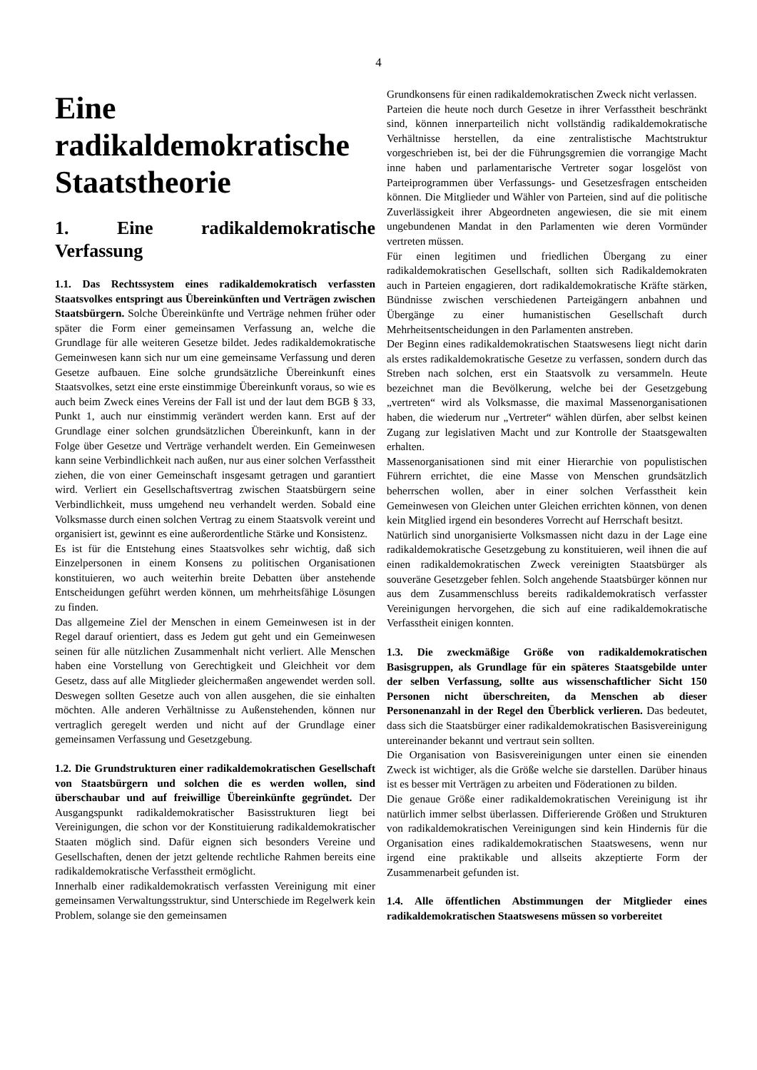4
Eine radikaldemokratische Staatstheorie
1. Eine radikaldemokratische Verfassung
1.1. Das Rechtssystem eines radikaldemokratisch verfassten Staatsvolkes entspringt aus Übereinkünften und Verträgen zwischen Staatsbürgern. Solche Übereinkünfte und Verträge nehmen früher oder später die Form einer gemeinsamen Verfassung an, welche die Grundlage für alle weiteren Gesetze bildet. Jedes radikaldemokratische Gemeinwesen kann sich nur um eine gemeinsame Verfassung und deren Gesetze aufbauen. Eine solche grundsätzliche Übereinkunft eines Staatsvolkes, setzt eine erste einstimmige Übereinkunft voraus, so wie es auch beim Zweck eines Vereins der Fall ist und der laut dem BGB § 33, Punkt 1, auch nur einstimmig verändert werden kann. Erst auf der Grundlage einer solchen grundsätzlichen Übereinkunft, kann in der Folge über Gesetze und Verträge verhandelt werden. Ein Gemeinwesen kann seine Verbindlichkeit nach außen, nur aus einer solchen Verfasstheit ziehen, die von einer Gemeinschaft insgesamt getragen und garantiert wird. Verliert ein Gesellschaftsvertrag zwischen Staatsbürgern seine Verbindlichkeit, muss umgehend neu verhandelt werden. Sobald eine Volksmasse durch einen solchen Vertrag zu einem Staatsvolk vereint und organisiert ist, gewinnt es eine außerordentliche Stärke und Konsistenz.
Es ist für die Entstehung eines Staatsvolkes sehr wichtig, daß sich Einzelpersonen in einem Konsens zu politischen Organisationen konstituieren, wo auch weiterhin breite Debatten über anstehende Entscheidungen geführt werden können, um mehrheitsfähige Lösungen zu finden.
Das allgemeine Ziel der Menschen in einem Gemeinwesen ist in der Regel darauf orientiert, dass es Jedem gut geht und ein Gemeinwesen seinen für alle nützlichen Zusammenhalt nicht verliert. Alle Menschen haben eine Vorstellung von Gerechtigkeit und Gleichheit vor dem Gesetz, dass auf alle Mitglieder gleichermaßen angewendet werden soll. Deswegen sollten Gesetze auch von allen ausgehen, die sie einhalten möchten. Alle anderen Verhältnisse zu Außenstehenden, können nur vertraglich geregelt werden und nicht auf der Grundlage einer gemeinsamen Verfassung und Gesetzgebung.
1.2. Die Grundstrukturen einer radikaldemokratischen Gesellschaft von Staatsbürgern und solchen die es werden wollen, sind überschaubar und auf freiwillige Übereinkünfte gegründet. Der Ausgangspunkt radikaldemokratischer Basisstrukturen liegt bei Vereinigungen, die schon vor der Konstituierung radikaldemokratischer Staaten möglich sind. Dafür eignen sich besonders Vereine und Gesellschaften, denen der jetzt geltende rechtliche Rahmen bereits eine radikaldemokratische Verfasstheit ermöglicht.
Innerhalb einer radikaldemokratisch verfassten Vereinigung mit einer gemeinsamen Verwaltungsstruktur, sind Unterschiede im Regelwerk kein Problem, solange sie den gemeinsamen
Grundkonsens für einen radikaldemokratischen Zweck nicht verlassen.
Parteien die heute noch durch Gesetze in ihrer Verfasstheit beschränkt sind, können innerparteilich nicht vollständig radikaldemokratische Verhältnisse herstellen, da eine zentralistische Machtstruktur vorgeschrieben ist, bei der die Führungsgremien die vorrangige Macht inne haben und parlamentarische Vertreter sogar losgelöst von Parteiprogrammen über Verfassungs- und Gesetzesfragen entscheiden können. Die Mitglieder und Wähler von Parteien, sind auf die politische Zuverlässigkeit ihrer Abgeordneten angewiesen, die sie mit einem ungebundenen Mandat in den Parlamenten wie deren Vormünder vertreten müssen.
Für einen legitimen und friedlichen Übergang zu einer radikaldemokratischen Gesellschaft, sollten sich Radikaldemokraten auch in Parteien engagieren, dort radikaldemokratische Kräfte stärken, Bündnisse zwischen verschiedenen Parteigängern anbahnen und Übergänge zu einer humanistischen Gesellschaft durch Mehrheitsentscheidungen in den Parlamenten anstreben.
Der Beginn eines radikaldemokratischen Staatswesens liegt nicht darin als erstes radikaldemokratische Gesetze zu verfassen, sondern durch das Streben nach solchen, erst ein Staatsvolk zu versammeln. Heute bezeichnet man die Bevölkerung, welche bei der Gesetzgebung „vertreten“ wird als Volksmasse, die maximal Massenorganisationen haben, die wiederum nur „Vertreter“ wählen dürfen, aber selbst keinen Zugang zur legislativen Macht und zur Kontrolle der Staatsgewalten erhalten.
Massenorganisationen sind mit einer Hierarchie von populistischen Führern errichtet, die eine Masse von Menschen grundsätzlich beherrschen wollen, aber in einer solchen Verfasstheit kein Gemeinwesen von Gleichen unter Gleichen errichten können, von denen kein Mitglied irgend ein besonderes Vorrecht auf Herrschaft besitzt.
Natürlich sind unorganisierte Volksmassen nicht dazu in der Lage eine radikaldemokratische Gesetzgebung zu konstituieren, weil ihnen die auf einen radikaldemokratischen Zweck vereinigten Staatsbürger als souveräne Gesetzgeber fehlen. Solch angehende Staatsbürger können nur aus dem Zusammenschluss bereits radikaldemokratisch verfasster Vereinigungen hervorgehen, die sich auf eine radikaldemokratische Verfasstheit einigen konnten.
1.3. Die zweckmäßige Größe von radikaldemokratischen Basisgruppen, als Grundlage für ein späteres Staatsgebilde unter der selben Verfassung, sollte aus wissenschaftlicher Sicht 150 Personen nicht überschreiten, da Menschen ab dieser Personenanzahl in der Regel den Überblick verlieren. Das bedeutet, dass sich die Staatsbürger einer radikaldemokratischen Basisvereinigung untereinander bekannt und vertraut sein sollten.
Die Organisation von Basisvereinigungen unter einen sie einenden Zweck ist wichtiger, als die Größe welche sie darstellen. Darüber hinaus ist es besser mit Verträgen zu arbeiten und Föderationen zu bilden.
Die genaue Größe einer radikaldemokratischen Vereinigung ist ihr natürlich immer selbst überlassen. Differierende Größen und Strukturen von radikaldemokratischen Vereinigungen sind kein Hindernis für die Organisation eines radikaldemokratischen Staatswesens, wenn nur irgend eine praktikable und allseits akzeptierte Form der Zusammenarbeit gefunden ist.
1.4. Alle öffentlichen Abstimmungen der Mitglieder eines radikaldemokratischen Staatswesens müssen so vorbereitet